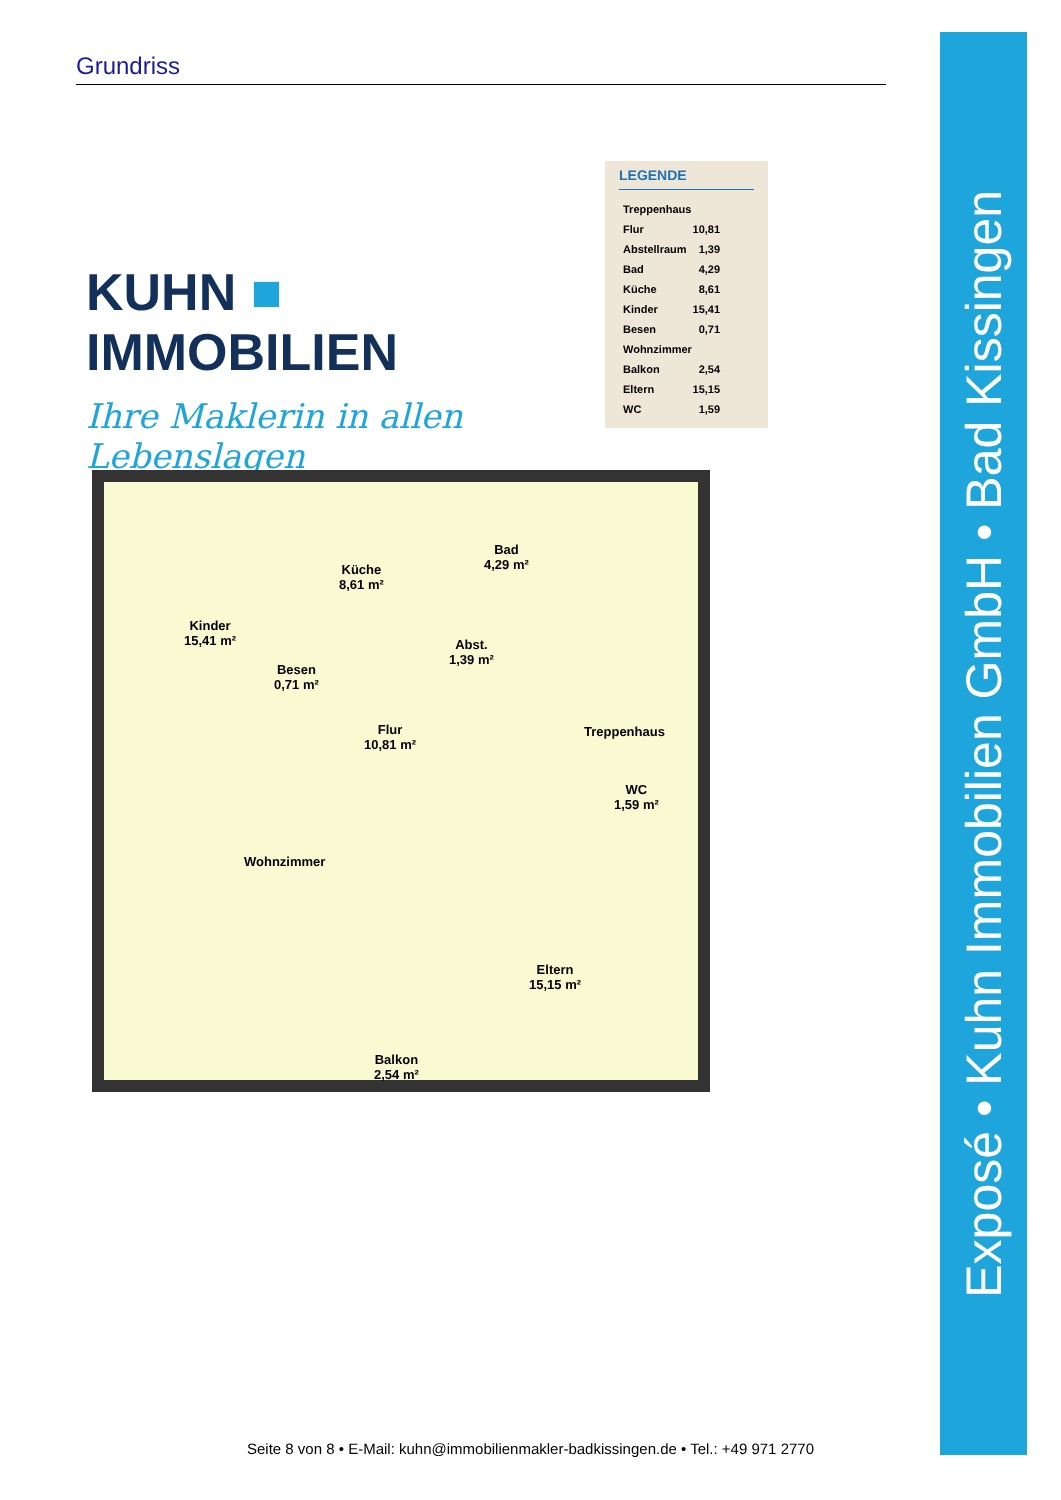Grundriss
Exposé • Kuhn Immobilien GmbH • Bad Kissingen
KUHN ■ IMMOBILIEN
Ihre Maklerin in allen Lebenslagen
LEGENDE
| Treppenhaus | |
| Flur | 10,81 |
| Abstellraum | 1,39 |
| Bad | 4,29 |
| Küche | 8,61 |
| Kinder | 15,41 |
| Besen | 0,71 |
| Wohnzimmer | |
| Balkon | 2,54 |
| Eltern | 15,15 |
| WC | 1,59 |
Kinder
15,41 m²
Küche
8,61 m²
Bad
4,29 m²
Abst.
1,39 m²
Besen
0,71 m²
Flur
10,81 m²
Treppenhaus
WC
1,59 m²
Wohnzimmer
Eltern
15,15 m²
Balkon
2,54 m²
Seite 8 von 8 • E-Mail: kuhn@immobilienmakler-badkissingen.de • Tel.: +49 971 2770